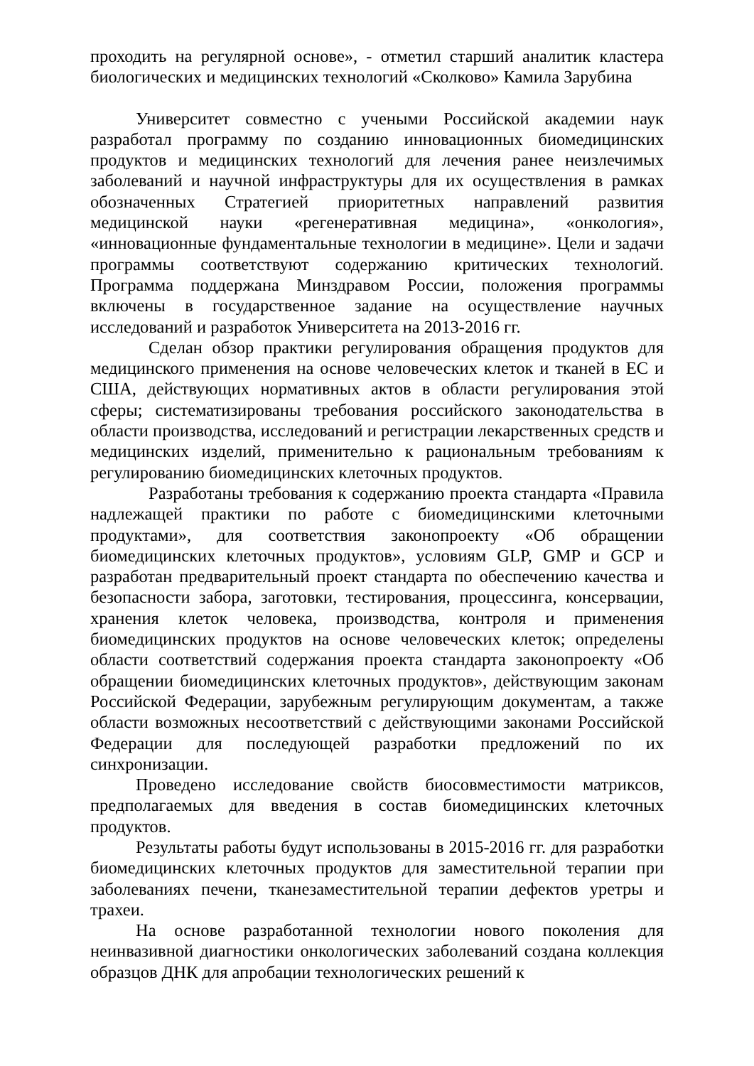проходить на регулярной основе», - отметил старший аналитик кластера биологических и медицинских технологий «Сколково» Камила Зарубина
Университет совместно с учеными Российской академии наук разработал программу по созданию инновационных биомедицинских продуктов и медицинских технологий для лечения ранее неизлечимых заболеваний и научной инфраструктуры для их осуществления в рамках обозначенных Стратегией приоритетных направлений развития медицинской науки «регенеративная медицина», «онкология», «инновационные фундаментальные технологии в медицине». Цели и задачи программы соответствуют содержанию критических технологий. Программа поддержана Минздравом России, положения программы включены в государственное задание на осуществление научных исследований и разработок Университета на 2013-2016 гг.
Сделан обзор практики регулирования обращения продуктов для медицинского применения на основе человеческих клеток и тканей в ЕС и США, действующих нормативных актов в области регулирования этой сферы; систематизированы требования российского законодательства в области производства, исследований и регистрации лекарственных средств и медицинских изделий, применительно к рациональным требованиям к регулированию биомедицинских клеточных продуктов.
Разработаны требования к содержанию проекта стандарта «Правила надлежащей практики по работе с биомедицинскими клеточными продуктами», для соответствия законопроекту «Об обращении биомедицинских клеточных продуктов», условиям GLP, GMP и GCP и разработан предварительный проект стандарта по обеспечению качества и безопасности забора, заготовки, тестирования, процессинга, консервации, хранения клеток человека, производства, контроля и применения биомедицинских продуктов на основе человеческих клеток; определены области соответствий содержания проекта стандарта законопроекту «Об обращении биомедицинских клеточных продуктов», действующим законам Российской Федерации, зарубежным регулирующим документам, а также области возможных несоответствий с действующими законами Российской Федерации для последующей разработки предложений по их синхронизации.
Проведено исследование свойств биосовместимости матриксов, предполагаемых для введения в состав биомедицинских клеточных продуктов.
Результаты работы будут использованы в 2015-2016 гг. для разработки биомедицинских клеточных продуктов для заместительной терапии при заболеваниях печени, тканезаместительной терапии дефектов уретры и трахеи.
На основе разработанной технологии нового поколения для неинвазивной диагностики онкологических заболеваний создана коллекция образцов ДНК для апробации технологических решений к